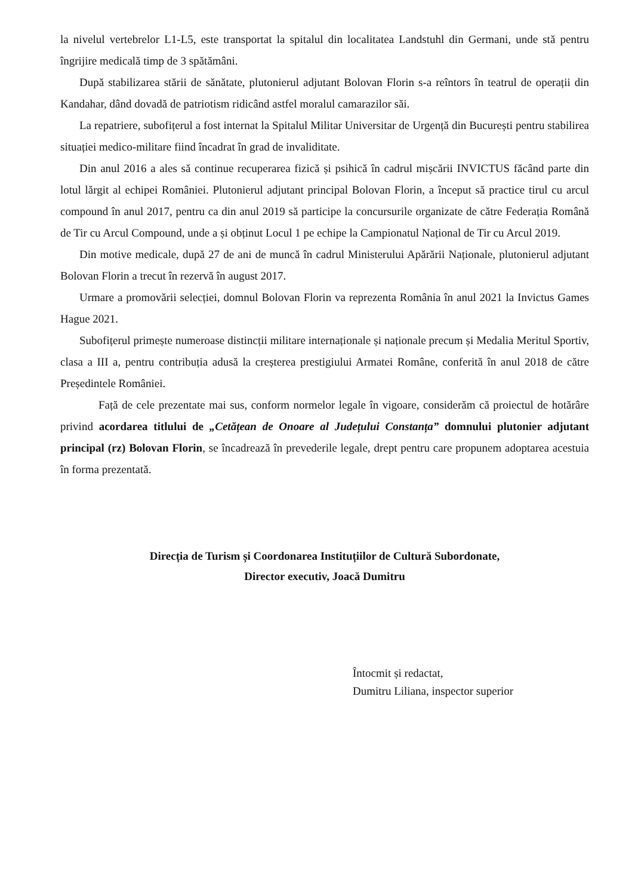la nivelul vertebrelor L1-L5, este transportat la spitalul din localitatea Landstuhl din Germani, unde stă pentru îngrijire medicală timp de 3 spătămâni.
După stabilizarea stării de sănătate, plutonierul adjutant Bolovan Florin s-a reîntors în teatrul de operații din Kandahar, dând dovadă de patriotism ridicând astfel moralul camarazilor săi.
La repatriere, subofițerul a fost internat la Spitalul Militar Universitar de Urgență din București pentru stabilirea situației medico-militare fiind încadrat în grad de invaliditate.
Din anul 2016 a ales să continue recuperarea fizică și psihică în cadrul mișcării INVICTUS făcând parte din lotul lărgit al echipei României. Plutonierul adjutant principal Bolovan Florin, a început să practice tirul cu arcul compound în anul 2017, pentru ca din anul 2019 să participe la concursurile organizate de către Federația Română de Tir cu Arcul Compound, unde a și obținut Locul 1 pe echipe la Campionatul Național de Tir cu Arcul 2019.
Din motive medicale, după 27 de ani de muncă în cadrul Ministerului Apărării Naționale, plutonierul adjutant Bolovan Florin a trecut în rezervă în august 2017.
Urmare a promovării selecției, domnul Bolovan Florin va reprezenta România în anul 2021 la Invictus Games Hague 2021.
Subofițerul primește numeroase distincții militare internaționale și naționale precum și Medalia Meritul Sportiv, clasa a III a, pentru contribuția adusă la creșterea prestigiului Armatei Române, conferită în anul 2018 de către Președintele României.
Față de cele prezentate mai sus, conform normelor legale în vigoare, considerăm că proiectul de hotărâre privind acordarea titlului de „Cetățean de Onoare al Județului Constanța” domnului plutonier adjutant principal (rz) Bolovan Florin, se încadrează în prevederile legale, drept pentru care propunem adoptarea acestuia în forma prezentată.
Direcția de Turism și Coordonarea Instituțiilor de Cultură Subordonate,
Director executiv, Joacă Dumitru
Întocmit și redactat,
Dumitru Liliana, inspector superior